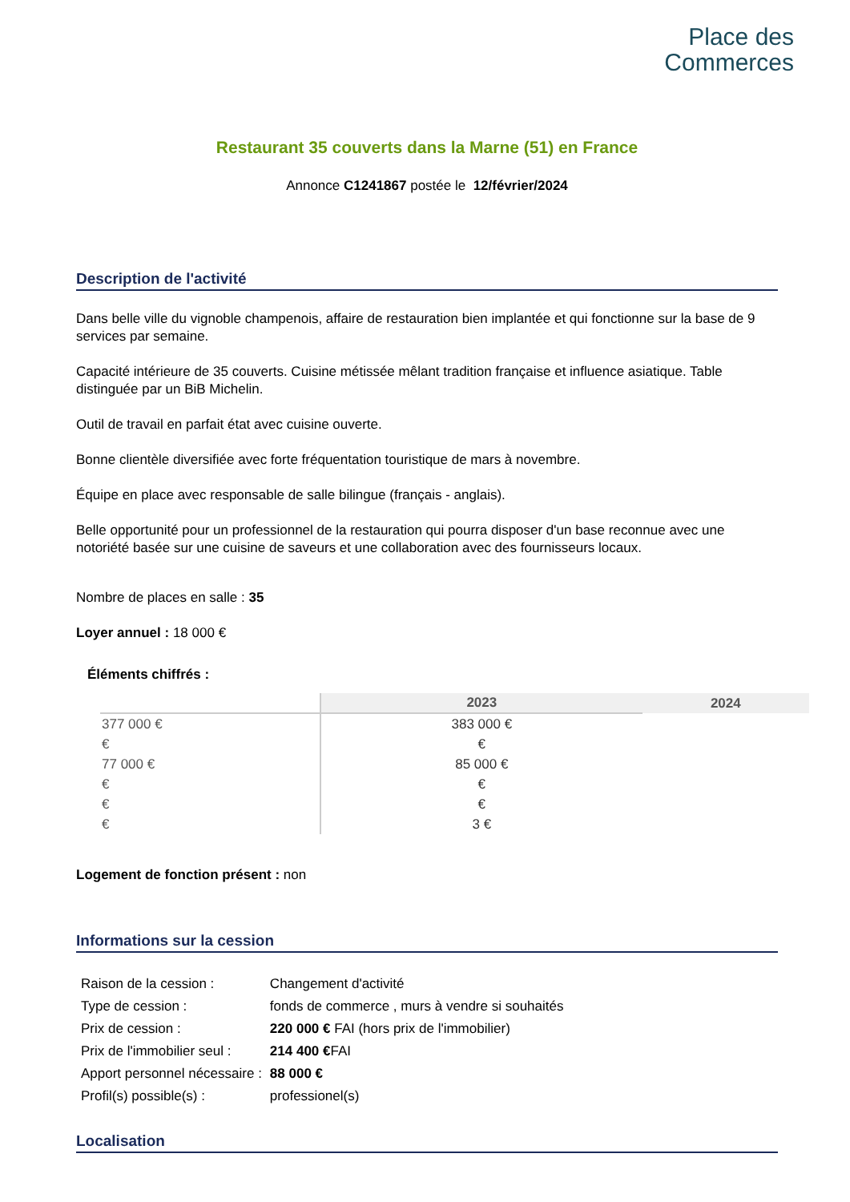Place des
Commerces
Restaurant 35 couverts dans la Marne (51) en France
Annonce C1241867 postée le 12/février/2024
Description de l'activité
Dans belle ville du vignoble champenois, affaire de restauration bien implantée et qui fonctionne sur la base de 9 services par semaine.
Capacité intérieure de 35 couverts. Cuisine métissée mêlant tradition française et influence asiatique. Table distinguée par un BiB Michelin.
Outil de travail en parfait état avec cuisine ouverte.
Bonne clientèle diversifiée avec forte fréquentation touristique de mars à novembre.
Équipe en place avec responsable de salle bilingue (français - anglais).
Belle opportunité pour un professionnel de la restauration qui pourra disposer d'un base reconnue avec une notoriété basée sur une cuisine de saveurs et une collaboration avec des fournisseurs locaux.
Nombre de places en salle : 35
Loyer annuel : 18 000 €
Éléments chiffrés :
| | 2023 | 2024 |
| --- | --- | --- |
| 377 000 € | 383 000 € | |
| € | € | |
| 77 000 € | 85 000 € | |
| € | € | |
| € | € | |
| € | 3 € | |
Logement de fonction présent : non
Informations sur la cession
| Raison de la cession : | Changement d'activité |
| Type de cession : | fonds de commerce , murs à vendre si souhaités |
| Prix de cession : | 220 000 € FAI (hors prix de l'immobilier) |
| Prix de l'immobilier seul : | 214 400 € FAI |
| Apport personnel nécessaire : | 88 000 € |
| Profil(s) possible(s) : | professionel(s) |
Localisation